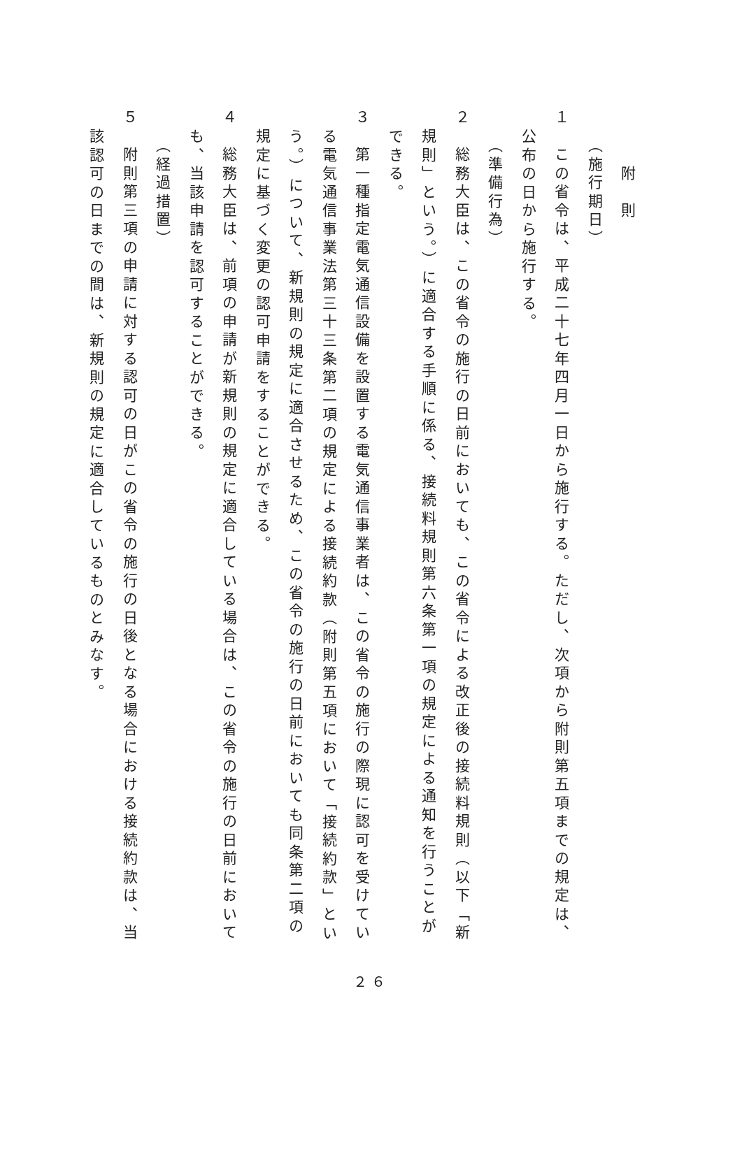附　則
（施行期日）
１　この省令は、平成二十七年四月一日から施行する。ただし、次項から附則第五項までの規定は、
公布の日から施行する。
（準備行為）
２　総務大臣は、この省令の施行の日前においても、この省令による改正後の接続料規則（以下「新
規則」という。）に適合する手順に係る、接続料規則第六条第一項の規定による通知を行うことが
できる。
３　第一種指定電気通信設備を設置する電気通信事業者は、この省令の施行の際現に認可を受けてい
る電気通信事業法第三十三条第二項の規定による接続約款（附則第五項において「接続約款」とい
う。）について、新規則の規定に適合させるため、この省令の施行の日前においても同条第二項の
規定に基づく変更の認可申請をすることができる。
４　総務大臣は、前項の申請が新規則の規定に適合している場合は、この省令の施行の日前において
も、当該申請を認可することができる。
（経過措置）
５　附則第三項の申請に対する認可の日がこの省令の施行の日後となる場合における接続約款は、当
該認可の日までの間は、新規則の規定に適合しているものとみなす。
２６